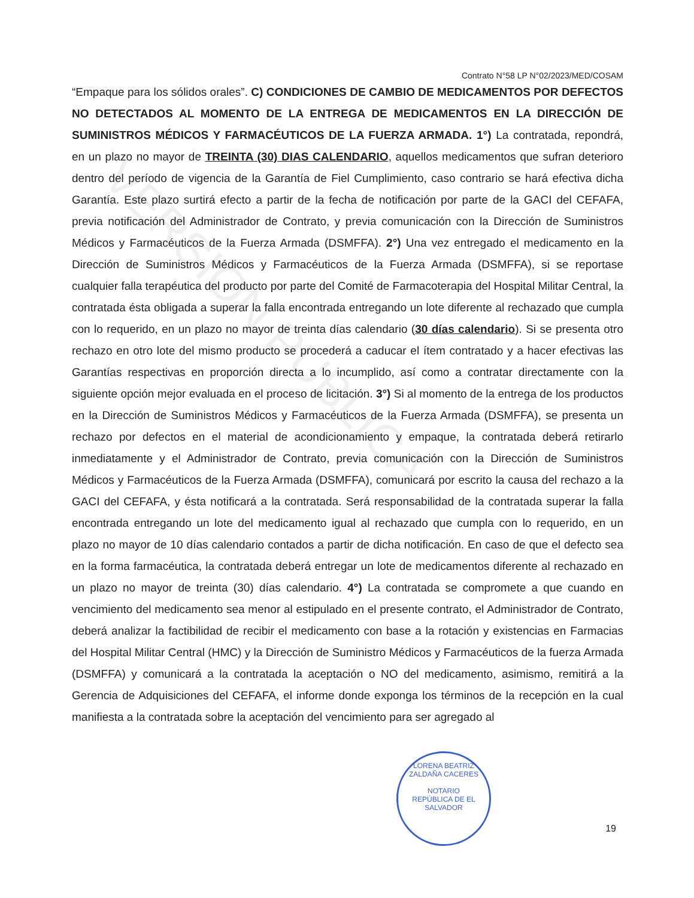VERSIÓN PÚBLICA
Contrato N°58 LP N°02/2023/MED/COSAM
“Empaque para los sólidos orales”. C) CONDICIONES DE CAMBIO DE MEDICAMENTOS POR DEFECTOS NO DETECTADOS AL MOMENTO DE LA ENTREGA DE MEDICAMENTOS EN LA DIRECCIÓN DE SUMINISTROS MÉDICOS Y FARMACÉUTICOS DE LA FUERZA ARMADA. 1°) La contratada, repondrá, en un plazo no mayor de TREINTA (30) DIAS CALENDARIO, aquellos medicamentos que sufran deterioro dentro del período de vigencia de la Garantía de Fiel Cumplimiento, caso contrario se hará efectiva dicha Garantía. Este plazo surtirá efecto a partir de la fecha de notificación por parte de la GACI del CEFAFA, previa notificación del Administrador de Contrato, y previa comunicación con la Dirección de Suministros Médicos y Farmacéuticos de la Fuerza Armada (DSMFFA). 2°) Una vez entregado el medicamento en la Dirección de Suministros Médicos y Farmacéuticos de la Fuerza Armada (DSMFFA), si se reportase cualquier falla terapéutica del producto por parte del Comité de Farmacoterapia del Hospital Militar Central, la contratada ésta obligada a superar la falla encontrada entregando un lote diferente al rechazado que cumpla con lo requerido, en un plazo no mayor de treinta días calendario (30 días calendario). Si se presenta otro rechazo en otro lote del mismo producto se procederá a caducar el ítem contratado y a hacer efectivas las Garantías respectivas en proporción directa a lo incumplido, así como a contratar directamente con la siguiente opción mejor evaluada en el proceso de licitación. 3°) Si al momento de la entrega de los productos en la Dirección de Suministros Médicos y Farmacéuticos de la Fuerza Armada (DSMFFA), se presenta un rechazo por defectos en el material de acondicionamiento y empaque, la contratada deberá retirarlo inmediatamente y el Administrador de Contrato, previa comunicación con la Dirección de Suministros Médicos y Farmacéuticos de la Fuerza Armada (DSMFFA), comunicará por escrito la causa del rechazo a la GACI del CEFAFA, y ésta notificará a la contratada. Será responsabilidad de la contratada superar la falla encontrada entregando un lote del medicamento igual al rechazado que cumpla con lo requerido, en un plazo no mayor de 10 días calendario contados a partir de dicha notificación. En caso de que el defecto sea en la forma farmacéutica, la contratada deberá entregar un lote de medicamentos diferente al rechazado en un plazo no mayor de treinta (30) días calendario. 4°) La contratada se compromete a que cuando en vencimiento del medicamento sea menor al estipulado en el presente contrato, el Administrador de Contrato, deberá analizar la factibilidad de recibir el medicamento con base a la rotación y existencias en Farmacias del Hospital Militar Central (HMC) y la Dirección de Suministro Médicos y Farmacéuticos de la fuerza Armada (DSMFFA) y comunicará a la contratada la aceptación o NO del medicamento, asimismo, remitirá a la Gerencia de Adquisiciones del CEFAFA, el informe donde exponga los términos de la recepción en la cual manifiesta a la contratada sobre la aceptación del vencimiento para ser agregado al
LORENA BEATRIZ ZALDAÑA CACERES
NOTARIO
REPÚBLICA DE EL SALVADOR
19